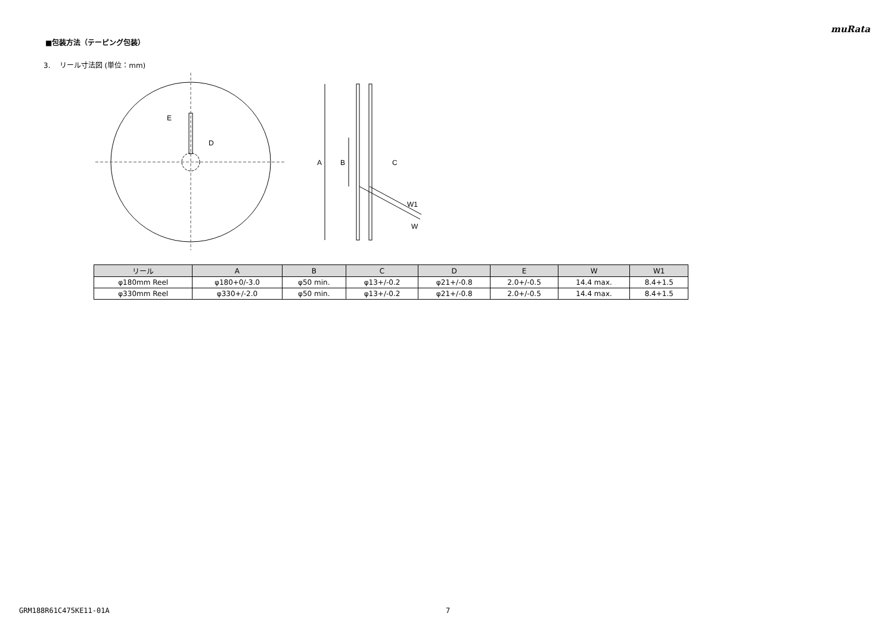muRata
■包装方法（テーピング包装）
3. リール寸法図 (単位：mm)
E
D
A
B
C
W1
W
| リール | A | B | C | D | E | W | W1 |
| --- | --- | --- | --- | --- | --- | --- | --- |
| φ180mm Reel | φ180+0/-3.0 | φ50 min. | φ13+/-0.2 | φ21+/-0.8 | 2.0+/-0.5 | 14.4 max. | 8.4+1.5 |
| φ330mm Reel | φ330+/-2.0 | φ50 min. | φ13+/-0.2 | φ21+/-0.8 | 2.0+/-0.5 | 14.4 max. | 8.4+1.5 |
GRM188R61C475KE11-01A 7